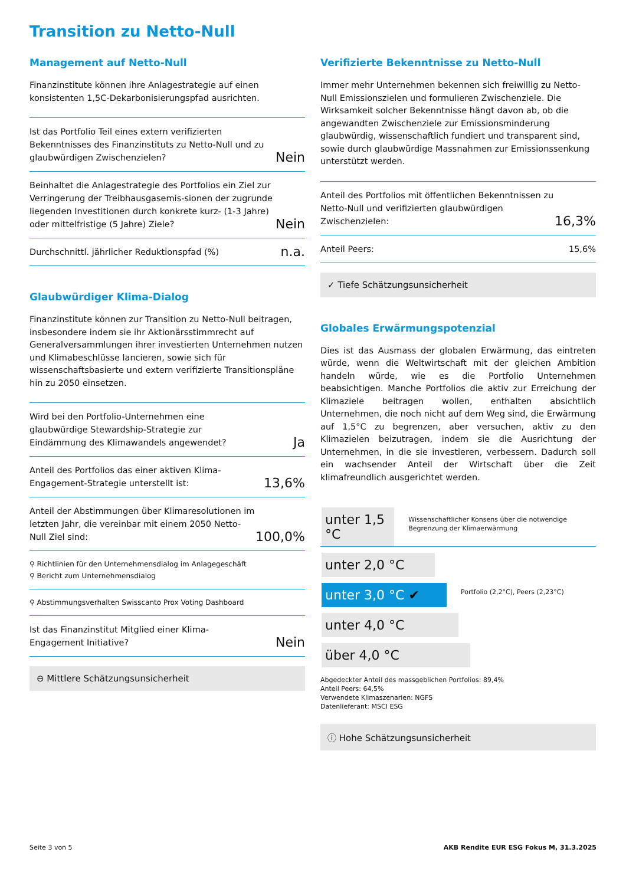Transition zu Netto-Null
Management auf Netto-Null
Finanzinstitute können ihre Anlagestrategie auf einen konsistenten 1,5C-Dekarbonisierungspfad ausrichten.
| Ist das Portfolio Teil eines extern verifizierten Bekenntnisses des Finanzinstituts zu Netto-Null und zu glaubwürdigen Zwischenzielen? | Nein |
| Beinhaltet die Anlagestrategie des Portfolios ein Ziel zur Verringerung der Treibhausgasemis-sionen der zugrunde liegenden Investitionen durch konkrete kurz- (1-3 Jahre) oder mittelfristige (5 Jahre) Ziele? | Nein |
| Durchschnittl. jährlicher Reduktionspfad (%) | n.a. |
Glaubwürdiger Klima-Dialog
Finanzinstitute können zur Transition zu Netto-Null beitragen, insbesondere indem sie ihr Aktionärsstimmrecht auf Generalversammlungen ihrer investierten Unternehmen nutzen und Klimabeschlüsse lancieren, sowie sich für wissenschaftsbasierte und extern verifizierte Transitionspläne hin zu 2050 einsetzen.
| Wird bei den Portfolio-Unternehmen eine glaubwürdige Stewardship-Strategie zur Eindämmung des Klimawandels angewendet? | Ja |
| Anteil des Portfolios das einer aktiven Klima-Engagement-Strategie unterstellt ist: | 13,6% |
| Anteil der Abstimmungen über Klimaresolutionen im letzten Jahr, die vereinbar mit einem 2050 Netto-Null Ziel sind: | 100,0% |
| ⚲ Richtlinien für den Unternehmensdialog im Anlagegeschäft ⚲ Bericht zum Unternehmensdialog | |
| ⚲ Abstimmungsverhalten Swisscanto Prox Voting Dashboard | |
| Ist das Finanzinstitut Mitglied einer Klima-Engagement Initiative? | Nein |
⊖ Mittlere Schätzungsunsicherheit
Verifizierte Bekenntnisse zu Netto-Null
Immer mehr Unternehmen bekennen sich freiwillig zu Netto-Null Emissionszielen und formulieren Zwischenziele. Die Wirksamkeit solcher Bekenntnisse hängt davon ab, ob die angewandten Zwischenziele zur Emissionsminderung glaubwürdig, wissenschaftlich fundiert und transparent sind, sowie durch glaubwürdige Massnahmen zur Emissionssenkung unterstützt werden.
| Anteil des Portfolios mit öffentlichen Bekenntnissen zu Netto-Null und verifizierten glaubwürdigen Zwischenzielen: | 16,3% |
| Anteil Peers: | 15,6% |
✓ Tiefe Schätzungsunsicherheit
Globales Erwärmungspotenzial
Dies ist das Ausmass der globalen Erwärmung, das eintreten würde, wenn die Weltwirtschaft mit der gleichen Ambition handeln würde, wie es die Portfolio Unternehmen beabsichtigen. Manche Portfolios die aktiv zur Erreichung der Klimaziele beitragen wollen, enthalten absichtlich Unternehmen, die noch nicht auf dem Weg sind, die Erwärmung auf 1,5°C zu begrenzen, aber versuchen, aktiv zu den Klimazielen beizutragen, indem sie die Ausrichtung der Unternehmen, in die sie investieren, verbessern. Dadurch soll ein wachsender Anteil der Wirtschaft über die Zeit klimafreundlich ausgerichtet werden.
unter 1,5 °C Wissenschaftlicher Konsens über die notwendige Begrenzung der Klimaerwärmung
unter 2,0 °C
unter 3,0 °C ✔ Portfolio (2,2°C), Peers (2,23°C)
unter 4,0 °C
über 4,0 °C
Abgedeckter Anteil des massgeblichen Portfolios: 89,4%
Anteil Peers: 64,5%
Verwendete Klimaszenarien: NGFS
Datenlieferant: MSCI ESG
ⓘ Hohe Schätzungsunsicherheit
Seite 3 von 5 AKB Rendite EUR ESG Fokus M, 31.3.2025